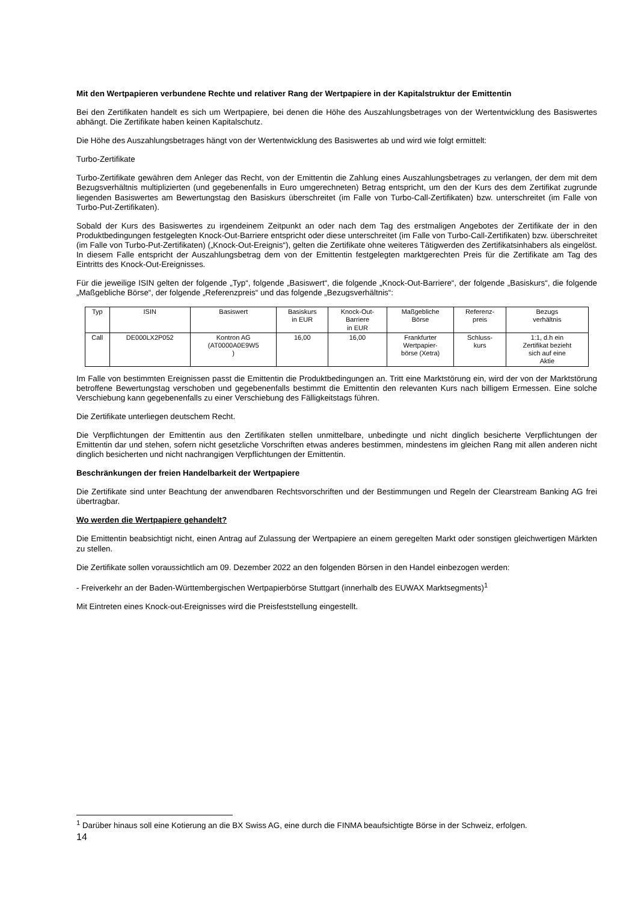Mit den Wertpapieren verbundene Rechte und relativer Rang der Wertpapiere in der Kapitalstruktur der Emittentin
Bei den Zertifikaten handelt es sich um Wertpapiere, bei denen die Höhe des Auszahlungsbetrages von der Wertentwicklung des Basiswertes abhängt. Die Zertifikate haben keinen Kapitalschutz.
Die Höhe des Auszahlungsbetrages hängt von der Wertentwicklung des Basiswertes ab und wird wie folgt ermittelt:
Turbo-Zertifikate
Turbo-Zertifikate gewähren dem Anleger das Recht, von der Emittentin die Zahlung eines Auszahlungsbetrages zu verlangen, der dem mit dem Bezugsverhältnis multiplizierten (und gegebenenfalls in Euro umgerechneten) Betrag entspricht, um den der Kurs des dem Zertifikat zugrunde liegenden Basiswertes am Bewertungstag den Basiskurs überschreitet (im Falle von Turbo-Call-Zertifikaten) bzw. unterschreitet (im Falle von Turbo-Put-Zertifikaten).
Sobald der Kurs des Basiswertes zu irgendeinem Zeitpunkt an oder nach dem Tag des erstmaligen Angebotes der Zertifikate der in den Produktbedingungen festgelegten Knock-Out-Barriere entspricht oder diese unterschreitet (im Falle von Turbo-Call-Zertifikaten) bzw. überschreitet (im Falle von Turbo-Put-Zertifikaten) („Knock-Out-Ereignis“), gelten die Zertifikate ohne weiteres Tätigwerden des Zertifikatsinhabers als eingelöst. In diesem Falle entspricht der Auszahlungsbetrag dem von der Emittentin festgelegten marktgerechten Preis für die Zertifikate am Tag des Eintritts des Knock-Out-Ereignisses.
Für die jeweilige ISIN gelten der folgende „Typ“, folgende „Basiswert“, die folgende „Knock-Out-Barriere“, der folgende „Basiskurs“, die folgende „Maßgebliche Börse“, der folgende „Referenzpreis“ und das folgende „Bezugsverhältnis“:
| Typ | ISIN | Basiswert | Basiskurs in EUR | Knock-Out- Barriere in EUR | Maßgebliche Börse | Referenz- preis | Bezugs verhältnis |
| --- | --- | --- | --- | --- | --- | --- | --- |
| Call | DE000LX2P052 | Kontron AG (AT0000A0E9W5 ) | 16,00 | 16,00 | Frankfurter Wertpapier- börse (Xetra) | Schluss- kurs | 1:1, d.h ein Zertifikat bezieht sich auf eine Aktie |
Im Falle von bestimmten Ereignissen passt die Emittentin die Produktbedingungen an. Tritt eine Marktstörung ein, wird der von der Marktstörung betroffene Bewertungstag verschoben und gegebenenfalls bestimmt die Emittentin den relevanten Kurs nach billigem Ermessen. Eine solche Verschiebung kann gegebenenfalls zu einer Verschiebung des Fälligkeitstags führen.
Die Zertifikate unterliegen deutschem Recht.
Die Verpflichtungen der Emittentin aus den Zertifikaten stellen unmittelbare, unbedingte und nicht dinglich besicherte Verpflichtungen der Emittentin dar und stehen, sofern nicht gesetzliche Vorschriften etwas anderes bestimmen, mindestens im gleichen Rang mit allen anderen nicht dinglich besicherten und nicht nachrangigen Verpflichtungen der Emittentin.
Beschränkungen der freien Handelbarkeit der Wertpapiere
Die Zertifikate sind unter Beachtung der anwendbaren Rechtsvorschriften und der Bestimmungen und Regeln der Clearstream Banking AG frei übertragbar.
Wo werden die Wertpapiere gehandelt?
Die Emittentin beabsichtigt nicht, einen Antrag auf Zulassung der Wertpapiere an einem geregelten Markt oder sonstigen gleichwertigen Märkten zu stellen.
Die Zertifikate sollen voraussichtlich am 09. Dezember 2022 an den folgenden Börsen in den Handel einbezogen werden:
- Freiverkehr an der Baden-Württembergischen Wertpapierbörse Stuttgart (innerhalb des EUWAX Marktsegments)<sup>1</sup>
Mit Eintreten eines Knock-out-Ereignisses wird die Preisfeststellung eingestellt.
<sup>1</sup> Darüber hinaus soll eine Kotierung an die BX Swiss AG, eine durch die FINMA beaufsichtigte Börse in der Schweiz, erfolgen.
14